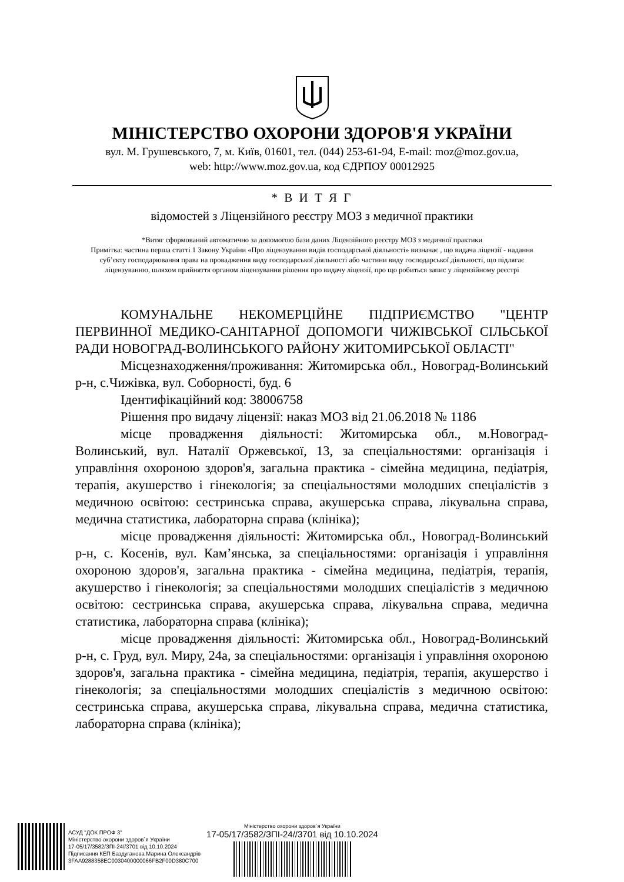МІНІСТЕРСТВО ОХОРОНИ ЗДОРОВ'Я УКРАЇНИ
вул. М. Грушевського, 7, м. Київ, 01601, тел. (044) 253-61-94, E-mail: moz@moz.gov.ua,
web: http://www.moz.gov.ua, код ЄДРПОУ 00012925
* В И Т Я Г
відомостей з Ліцензійного реєстру МОЗ з медичної практики
*Витяг сформований автоматично за допомогою бази даних Ліцензійного реєстру МОЗ з медичної практики
Примітка: частина перша статті 1 Закону України «Про ліцензування видів господарської діяльності» визначає , що видача ліцензії - надання суб’єкту господарювання права на провадження виду господарської діяльності або частини виду господарської діяльності, що підлягає ліцензуванню, шляхом прийняття органом ліцензування рішення про видачу ліцензії, про що робиться запис у ліцензійному реєстрі
КОМУНАЛЬНЕ НЕКОМЕРЦІЙНЕ ПІДПРИЄМСТВО "ЦЕНТР ПЕРВИННОЇ МЕДИКО-САНІТАРНОЇ ДОПОМОГИ ЧИЖІВСЬКОЇ СІЛЬСЬКОЇ РАДИ НОВОГРАД-ВОЛИНСЬКОГО РАЙОНУ ЖИТОМИРСЬКОЇ ОБЛАСТІ"
Місцезнаходження/проживання: Житомирська обл., Новоград-Волинський р-н, с.Чижівка, вул. Соборності, буд. 6
Ідентифікаційний код: 38006758
Рішення про видачу ліцензії: наказ МОЗ від 21.06.2018 № 1186
місце провадження діяльності: Житомирська обл., м.Новоград-Волинський, вул. Наталії Оржевської, 13, за спеціальностями: організація і управління охороною здоров'я, загальна практика - сімейна медицина, педіатрія, терапія, акушерство і гінекологія; за спеціальностями молодших спеціалістів з медичною освітою: сестринська справа, акушерська справа, лікувальна справа, медична статистика, лабораторна справа (клініка);
місце провадження діяльності: Житомирська обл., Новоград-Волинський р-н, с. Косенів, вул. Кам’янська, за спеціальностями: організація і управління охороною здоров'я, загальна практика - сімейна медицина, педіатрія, терапія, акушерство і гінекологія; за спеціальностями молодших спеціалістів з медичною освітою: сестринська справа, акушерська справа, лікувальна справа, медична статистика, лабораторна справа (клініка);
місце провадження діяльності: Житомирська обл., Новоград-Волинський р-н, с. Груд, вул. Миру, 24а, за спеціальностями: організація і управління охороною здоров'я, загальна практика - сімейна медицина, педіатрія, терапія, акушерство і гінекологія; за спеціальностями молодших спеціалістів з медичною освітою: сестринська справа, акушерська справа, лікувальна справа, медична статистика, лабораторна справа (клініка);
АСУД "ДОК ПРОФ 3"
Міністерство охорони здоров`я України
17-05/17/3582/ЗПІ-24//3701 від 10.10.2024
Підписання КЕП Баздуганова Марина Олександрів
3FAA9288358EC0030400000066FB2F00D380C700
Міністерство охорони здоров`я України
17-05/17/3582/ЗПІ-24//3701 від 10.10.2024